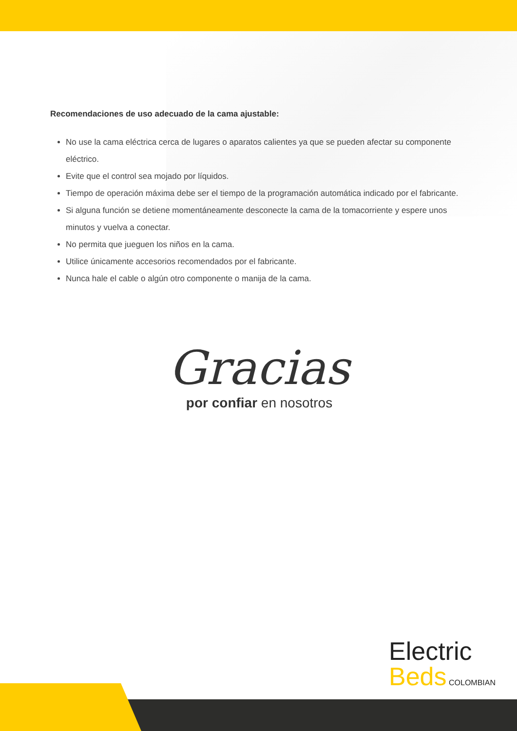Recomendaciones de uso adecuado de la cama ajustable:
No use la cama eléctrica cerca de lugares o aparatos calientes ya que se pueden afectar su componente eléctrico.
Evite que el control sea mojado por líquidos.
Tiempo de operación máxima debe ser el tiempo de la programación automática indicado por el fabricante.
Si alguna función se detiene momentáneamente desconecte la cama de la tomacorriente y espere unos minutos y vuelva a conectar.
No permita que jueguen los niños en la cama.
Utilice únicamente accesorios recomendados por el fabricante.
Nunca hale el cable o algún otro componente o manija de la cama.
Gracias
por confiar en nosotros
Electric
Beds COLOMBIAN